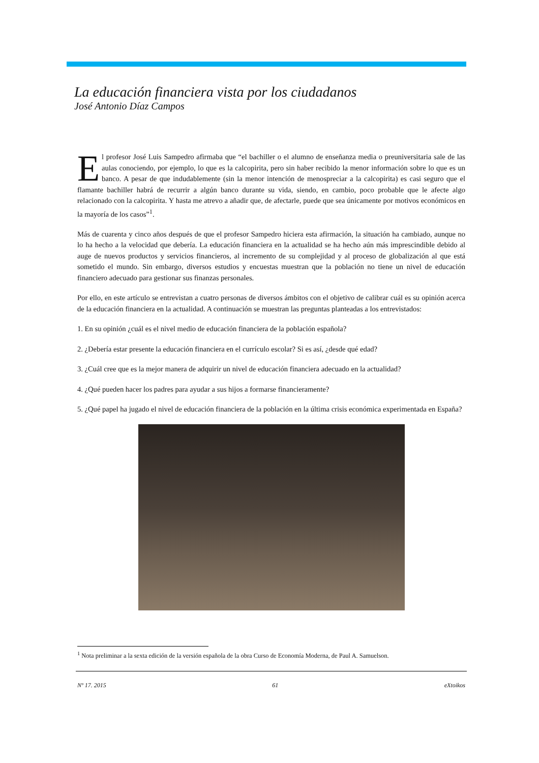La educación financiera vista por los ciudadanos
José Antonio Díaz Campos
El profesor José Luis Sampedro afirmaba que “el bachiller o el alumno de enseñanza media o preuniversitaria sale de las aulas conociendo, por ejemplo, lo que es la calcopirita, pero sin haber recibido la menor información sobre lo que es un banco. A pesar de que indudablemente (sin la menor intención de menospreciar a la calcopirita) es casi seguro que el flamante bachiller habrá de recurrir a algún banco durante su vida, siendo, en cambio, poco probable que le afecte algo relacionado con la calcopirita. Y hasta me atrevo a añadir que, de afectarle, puede que sea únicamente por motivos económicos en la mayoría de los casos”<sup>1</sup>.
Más de cuarenta y cinco años después de que el profesor Sampedro hiciera esta afirmación, la situación ha cambiado, aunque no lo ha hecho a la velocidad que debería. La educación financiera en la actualidad se ha hecho aún más imprescindible debido al auge de nuevos productos y servicios financieros, al incremento de su complejidad y al proceso de globalización al que está sometido el mundo. Sin embargo, diversos estudios y encuestas muestran que la población no tiene un nivel de educación financiero adecuado para gestionar sus finanzas personales.
Por ello, en este artículo se entrevistan a cuatro personas de diversos ámbitos con el objetivo de calibrar cuál es su opinión acerca de la educación financiera en la actualidad. A continuación se muestran las preguntas planteadas a los entrevistados:
1. En su opinión ¿cuál es el nivel medio de educación financiera de la población española?
2. ¿Debería estar presente la educación financiera en el currículo escolar? Si es así, ¿desde qué edad?
3. ¿Cuál cree que es la mejor manera de adquirir un nivel de educación financiera adecuado en la actualidad?
4. ¿Qué pueden hacer los padres para ayudar a sus hijos a formarse financieramente?
5. ¿Qué papel ha jugado el nivel de educación financiera de la población en la última crisis económica experimentada en España?
<sup>1</sup> Nota preliminar a la sexta edición de la versión española de la obra Curso de Economía Moderna, de Paul A. Samuelson.
Nº 17. 2015 61 eXtoikos